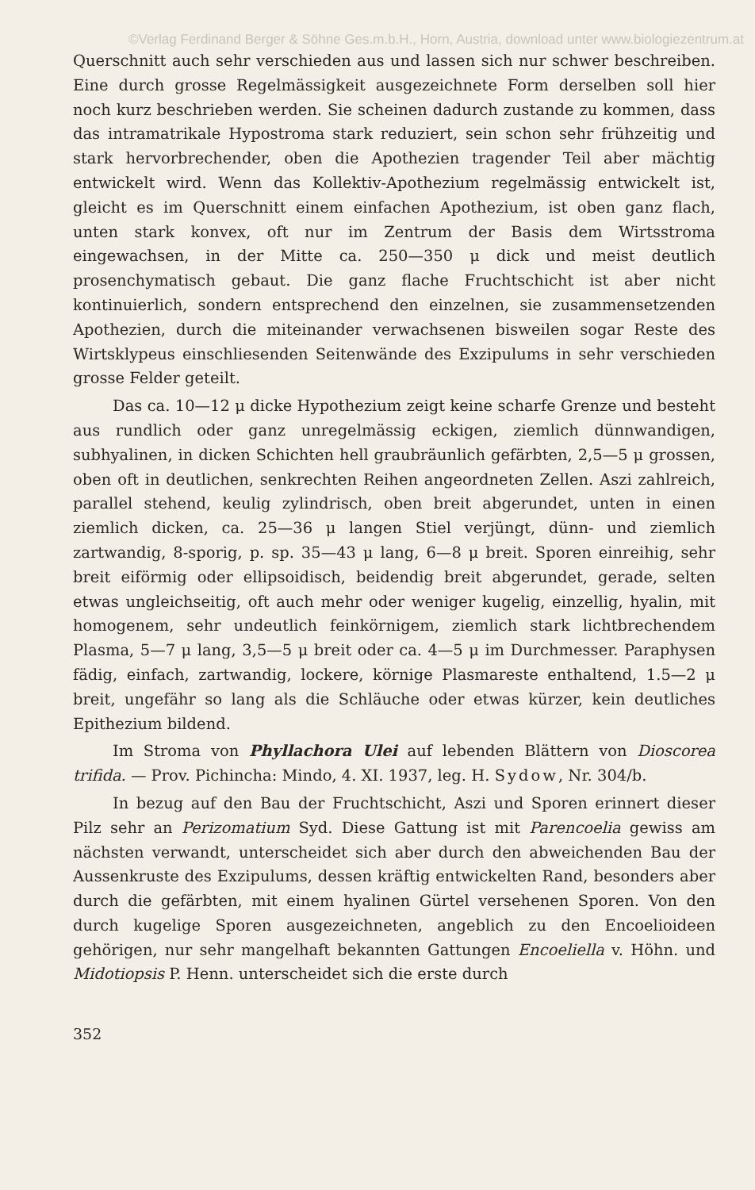©Verlag Ferdinand Berger & Söhne Ges.m.b.H., Horn, Austria, download unter www.biologiezentrum.at
Querschnitt auch sehr verschieden aus und lassen sich nur schwer beschreiben. Eine durch grosse Regelmässigkeit ausgezeichnete Form derselben soll hier noch kurz beschrieben werden. Sie scheinen dadurch zustande zu kommen, dass das intramatrikale Hypostroma stark reduziert, sein schon sehr frühzeitig und stark hervorbrechender, oben die Apothezien tragender Teil aber mächtig entwickelt wird. Wenn das Kollektiv-Apothezium regelmässig entwickelt ist, gleicht es im Querschnitt einem einfachen Apothezium, ist oben ganz flach, unten stark konvex, oft nur im Zentrum der Basis dem Wirtsstroma eingewachsen, in der Mitte ca. 250—350 μ dick und meist deutlich prosenchymatisch gebaut. Die ganz flache Fruchtschicht ist aber nicht kontinuierlich, sondern entsprechend den einzelnen, sie zusammensetzenden Apothezien, durch die miteinander verwachsenen bisweilen sogar Reste des Wirtsklypeus einschliesenden Seitenwände des Exzipulums in sehr verschieden grosse Felder geteilt.
Das ca. 10—12 μ dicke Hypothezium zeigt keine scharfe Grenze und besteht aus rundlich oder ganz unregelmässig eckigen, ziemlich dünnwandigen, subhyalinen, in dicken Schichten hell graubräunlich gefärbten, 2,5—5 μ grossen, oben oft in deutlichen, senkrechten Reihen angeordneten Zellen. Aszi zahlreich, parallel stehend, keulig zylindrisch, oben breit abgerundet, unten in einen ziemlich dicken, ca. 25—36 μ langen Stiel verjüngt, dünn- und ziemlich zartwandig, 8-sporig, p. sp. 35—43 μ lang, 6—8 μ breit. Sporen einreihig, sehr breit eiförmig oder ellipsoidisch, beidendig breit abgerundet, gerade, selten etwas ungleichseitig, oft auch mehr oder weniger kugelig, einzellig, hyalin, mit homogenem, sehr undeutlich feinkörnigem, ziemlich stark lichtbrechendem Plasma, 5—7 μ lang, 3,5—5 μ breit oder ca. 4—5 μ im Durchmesser. Paraphysen fädig, einfach, zartwandig, lockere, körnige Plasmareste enthaltend, 1.5—2 μ breit, ungefähr so lang als die Schläuche oder etwas kürzer, kein deutliches Epithezium bildend.
Im Stroma von Phyllachora Ulei auf lebenden Blättern von Dioscorea trifida. — Prov. Pichincha: Mindo, 4. XI. 1937, leg. H. Sydow, Nr. 304/b.
In bezug auf den Bau der Fruchtschicht, Aszi und Sporen erinnert dieser Pilz sehr an Perizomatium Syd. Diese Gattung ist mit Parencoelia gewiss am nächsten verwandt, unterscheidet sich aber durch den abweichenden Bau der Aussenkruste des Exzipulums, dessen kräftig entwickelten Rand, besonders aber durch die gefärbten, mit einem hyalinen Gürtel versehenen Sporen. Von den durch kugelige Sporen ausgezeichneten, angeblich zu den Encoelioideen gehörigen, nur sehr mangelhaft bekannten Gattungen Encoeliella v. Höhn. und Midotiopsis P. Henn. unterscheidet sich die erste durch
352